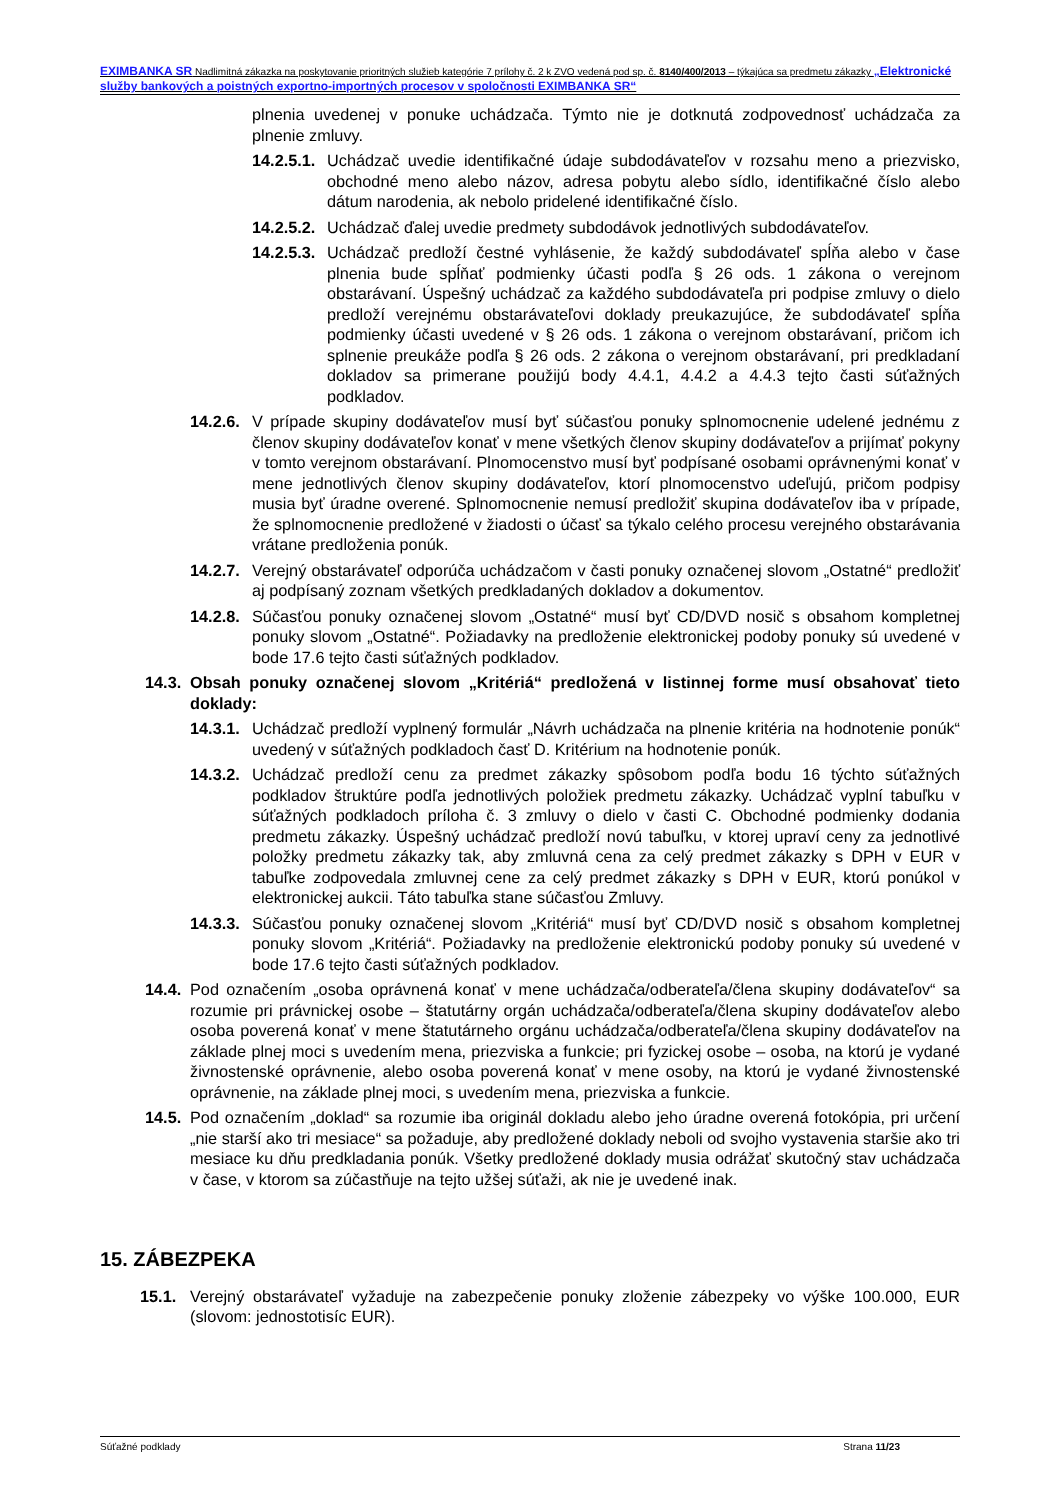EXIMBANKA SR Nadlimitná zákazka na poskytovanie prioritných služieb kategórie 7 prílohy č. 2 k ZVO vedená pod sp. č. 8140/400/2013 – týkajúca sa predmetu zákazky „Elektronické služby bankových a poistných exportno-importných procesov v spoločnosti EXIMBANKA SR“
plnenia uvedenej v ponuke uchádzača. Týmto nie je dotknutá zodpovednosť uchádzača za plnenie zmluvy.
14.2.5.1. Uchádzač uvedie identifikačné údaje subdodávateľov v rozsahu meno a priezvisko, obchodné meno alebo názov, adresa pobytu alebo sídlo, identifikačné číslo alebo dátum narodenia, ak nebolo pridelené identifikačné číslo.
14.2.5.2. Uchádzač ďalej uvedie predmety subdodávok jednotlivých subdodávateľov.
14.2.5.3. Uchádzač predloží čestné vyhlásenie, že každý subdodávateľ spĺňa alebo v čase plnenia bude spĺňať podmienky účasti podľa § 26 ods. 1 zákona o verejnom obstarávaní. Úspešný uchádzač za každého subdodávateľa pri podpise zmluvy o dielo predloží verejnému obstarávateľovi doklady preukazujúce, že subdodávateľ spĺňa podmienky účasti uvedené v § 26 ods. 1 zákona o verejnom obstarávaní, pričom ich splnenie preukáže podľa § 26 ods. 2 zákona o verejnom obstarávaní, pri predkladaní dokladov sa primerane použijú body 4.4.1, 4.4.2 a 4.4.3 tejto časti súťažných podkladov.
14.2.6. V prípade skupiny dodávateľov musí byť súčasťou ponuky splnomocnenie udelené jednému z členov skupiny dodávateľov konať v mene všetkých členov skupiny dodávateľov a prijímať pokyny v tomto verejnom obstarávaní. Plnomocenstvo musí byť podpísané osobami oprávnenými konať v mene jednotlivých členov skupiny dodávateľov, ktorí plnomocenstvo udeľujú, pričom podpisy musia byť úradne overené. Splnomocnenie nemusí predložiť skupina dodávateľov iba v prípade, že splnomocnenie predložené v žiadosti o účasť sa týkalo celého procesu verejného obstarávania vrátane predloženia ponúk.
14.2.7. Verejný obstarávateľ odporúča uchádzačom v časti ponuky označenej slovom „Ostatné“ predložiť aj podpísaný zoznam všetkých predkladaných dokladov a dokumentov.
14.2.8. Súčasťou ponuky označenej slovom „Ostatné“ musí byť CD/DVD nosič s obsahom kompletnej ponuky slovom „Ostatné“. Požiadavky na predloženie elektronickej podoby ponuky sú uvedené v bode 17.6 tejto časti súťažných podkladov.
14.3. Obsah ponuky označenej slovom „Kritériá“ predložená v listinnej forme musí obsahovať tieto doklady:
14.3.1. Uchádzač predloží vyplnený formulár „Návrh uchádzača na plnenie kritéria na hodnotenie ponúk“ uvedený v súťažných podkladoch časť D. Kritérium na hodnotenie ponúk.
14.3.2. Uchádzač predloží cenu za predmet zákazky spôsobom podľa bodu 16 týchto súťažných podkladov štruktúre podľa jednotlivých položiek predmetu zákazky. Uchádzač vyplní tabuľku v súťažných podkladoch príloha č. 3 zmluvy o dielo v časti C. Obchodné podmienky dodania predmetu zákazky. Úspešný uchádzač predloží novú tabuľku, v ktorej upraví ceny za jednotlivé položky predmetu zákazky tak, aby zmluvná cena za celý predmet zákazky s DPH v EUR v tabuľke zodpovedala zmluvnej cene za celý predmet zákazky s DPH v EUR, ktorú ponúkol v elektronickej aukcii. Táto tabuľka stane súčasťou Zmluvy.
14.3.3. Súčasťou ponuky označenej slovom „Kritériá“ musí byť CD/DVD nosič s obsahom kompletnej ponuky slovom „Kritériá“. Požiadavky na predloženie elektronickú podoby ponuky sú uvedené v bode 17.6 tejto časti súťažných podkladov.
14.4. Pod označením „osoba oprávnená konať v mene uchádzača/odberateľa/člena skupiny dodávateľov“ sa rozumie pri právnickej osobe – štatutárny orgán uchádzača/odberateľa/člena skupiny dodávateľov alebo osoba poverená konať v mene štatutárneho orgánu uchádzača/odberateľa/člena skupiny dodávateľov na základe plnej moci s uvedením mena, priezviska a funkcie; pri fyzickej osobe – osoba, na ktorú je vydané živnostenské oprávnenie, alebo osoba poverená konať v mene osoby, na ktorú je vydané živnostenské oprávnenie, na základe plnej moci, s uvedením mena, priezviska a funkcie.
14.5. Pod označením „doklad“ sa rozumie iba originál dokladu alebo jeho úradne overená fotokópia, pri určení „nie starší ako tri mesiace“ sa požaduje, aby predložené doklady neboli od svojho vystavenia staršie ako tri mesiace ku dňu predkladania ponúk. Všetky predložené doklady musia odrážať skutočný stav uchádzača v čase, v ktorom sa zúčastňuje na tejto užšej súťaži, ak nie je uvedené inak.
15. ZÁBEZPEKA
15.1. Verejný obstarávateľ vyžaduje na zabezpečenie ponuky zloženie zábezpeky vo výške 100.000, EUR (slovom: jednostotisíc EUR).
Súťažné podklady Strana 11/23